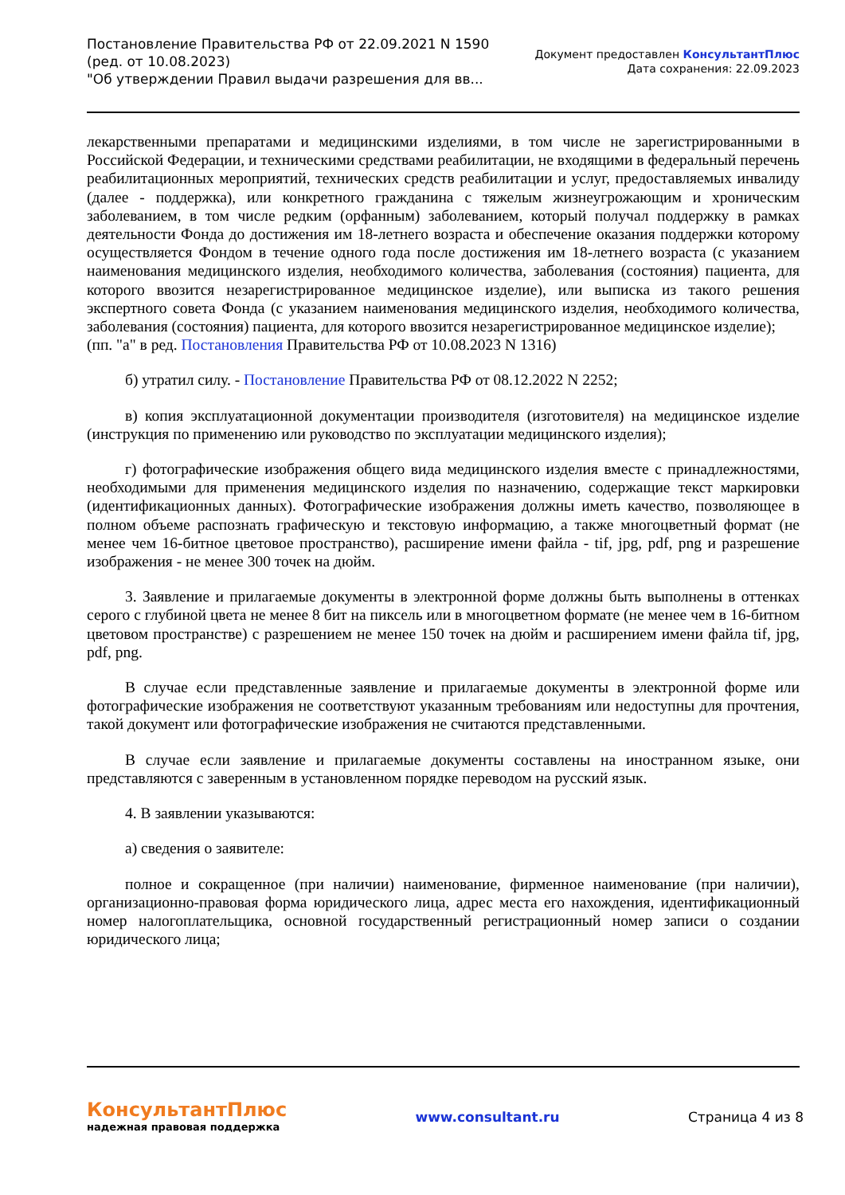Постановление Правительства РФ от 22.09.2021 N 1590
(ред. от 10.08.2023)
"Об утверждении Правил выдачи разрешения для вв...
Документ предоставлен КонсультантПлюс
Дата сохранения: 22.09.2023
лекарственными препаратами и медицинскими изделиями, в том числе не зарегистрированными в Российской Федерации, и техническими средствами реабилитации, не входящими в федеральный перечень реабилитационных мероприятий, технических средств реабилитации и услуг, предоставляемых инвалиду (далее - поддержка), или конкретного гражданина с тяжелым жизнеугрожающим и хроническим заболеванием, в том числе редким (орфанным) заболеванием, который получал поддержку в рамках деятельности Фонда до достижения им 18-летнего возраста и обеспечение оказания поддержки которому осуществляется Фондом в течение одного года после достижения им 18-летнего возраста (с указанием наименования медицинского изделия, необходимого количества, заболевания (состояния) пациента, для которого ввозится незарегистрированное медицинское изделие), или выписка из такого решения экспертного совета Фонда (с указанием наименования медицинского изделия, необходимого количества, заболевания (состояния) пациента, для которого ввозится незарегистрированное медицинское изделие);
(пп. "а" в ред. Постановления Правительства РФ от 10.08.2023 N 1316)
б) утратил силу. - Постановление Правительства РФ от 08.12.2022 N 2252;
в) копия эксплуатационной документации производителя (изготовителя) на медицинское изделие (инструкция по применению или руководство по эксплуатации медицинского изделия);
г) фотографические изображения общего вида медицинского изделия вместе с принадлежностями, необходимыми для применения медицинского изделия по назначению, содержащие текст маркировки (идентификационных данных). Фотографические изображения должны иметь качество, позволяющее в полном объеме распознать графическую и текстовую информацию, а также многоцветный формат (не менее чем 16-битное цветовое пространство), расширение имени файла - tif, jpg, pdf, png и разрешение изображения - не менее 300 точек на дюйм.
3. Заявление и прилагаемые документы в электронной форме должны быть выполнены в оттенках серого с глубиной цвета не менее 8 бит на пиксель или в многоцветном формате (не менее чем в 16-битном цветовом пространстве) с разрешением не менее 150 точек на дюйм и расширением имени файла tif, jpg, pdf, png.
В случае если представленные заявление и прилагаемые документы в электронной форме или фотографические изображения не соответствуют указанным требованиям или недоступны для прочтения, такой документ или фотографические изображения не считаются представленными.
В случае если заявление и прилагаемые документы составлены на иностранном языке, они представляются с заверенным в установленном порядке переводом на русский язык.
4. В заявлении указываются:
а) сведения о заявителе:
полное и сокращенное (при наличии) наименование, фирменное наименование (при наличии), организационно-правовая форма юридического лица, адрес места его нахождения, идентификационный номер налогоплательщика, основной государственный регистрационный номер записи о создании юридического лица;
КонсультантПлюс
надежная правовая поддержка
www.consultant.ru Страница 4 из 8